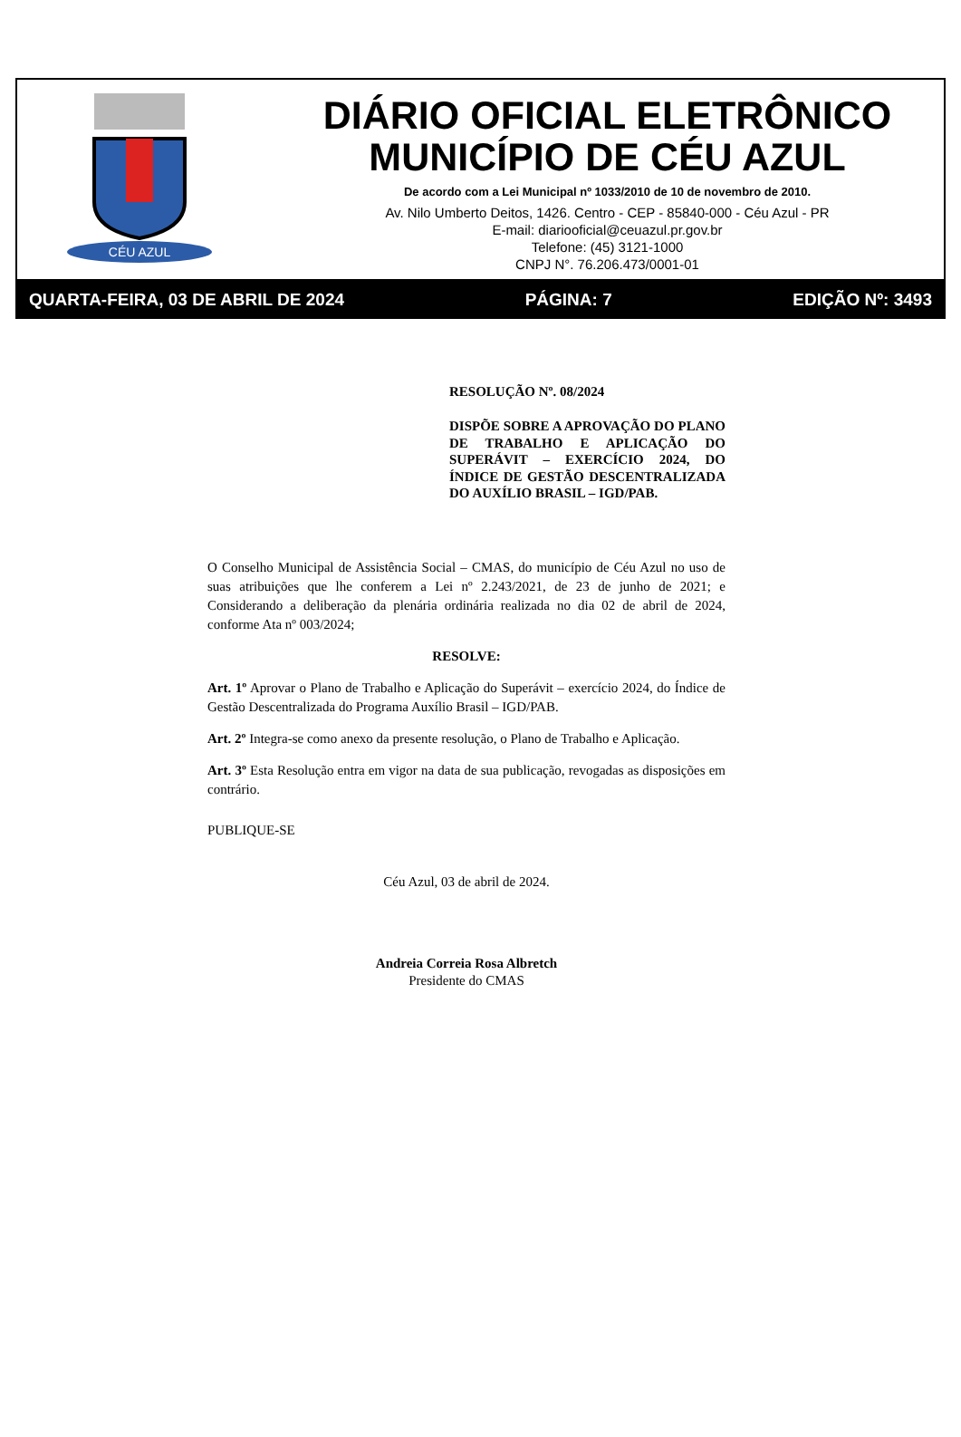CÉU AZUL
DIÁRIO OFICIAL ELETRÔNICO
MUNICÍPIO DE CÉU AZUL
De acordo com a Lei Municipal nº 1033/2010 de 10 de novembro de 2010.
Av. Nilo Umberto Deitos, 1426. Centro - CEP - 85840-000 - Céu Azul - PR
E-mail: diariooficial@ceuazul.pr.gov.br
Telefone: (45) 3121-1000
CNPJ N°. 76.206.473/0001-01
QUARTA-FEIRA, 03 DE ABRIL DE 2024 PÁGINA: 7 EDIÇÃO Nº: 3493
RESOLUÇÃO Nº. 08/2024
DISPÕE SOBRE A APROVAÇÃO DO PLANO DE TRABALHO E APLICAÇÃO DO SUPERÁVIT – EXERCÍCIO 2024, DO ÍNDICE DE GESTÃO DESCENTRALIZADA DO AUXÍLIO BRASIL – IGD/PAB.
O Conselho Municipal de Assistência Social – CMAS, do município de Céu Azul no uso de suas atribuições que lhe conferem a Lei nº 2.243/2021, de 23 de junho de 2021; e Considerando a deliberação da plenária ordinária realizada no dia 02 de abril de 2024, conforme Ata nº 003/2024;
RESOLVE:
Art. 1º Aprovar o Plano de Trabalho e Aplicação do Superávit – exercício 2024, do Índice de Gestão Descentralizada do Programa Auxílio Brasil – IGD/PAB.
Art. 2º Integra-se como anexo da presente resolução, o Plano de Trabalho e Aplicação.
Art. 3º Esta Resolução entra em vigor na data de sua publicação, revogadas as disposições em contrário.
PUBLIQUE-SE
Céu Azul, 03 de abril de 2024.
Andreia Correia Rosa Albretch
Presidente do CMAS